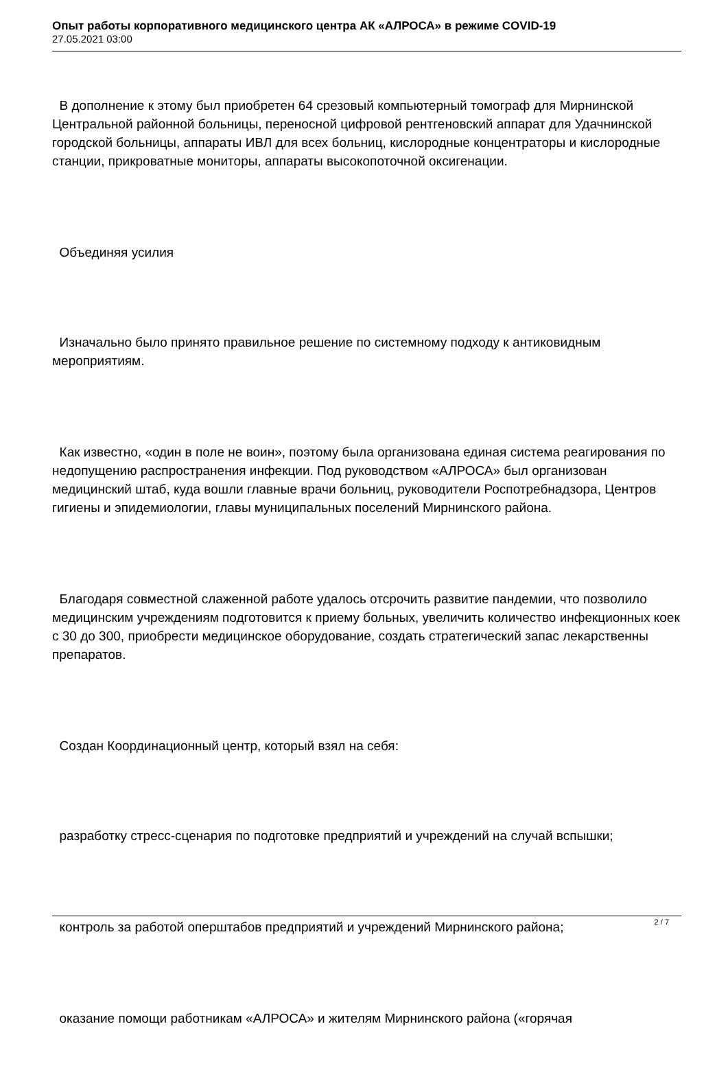Опыт работы корпоративного медицинского центра АК «АЛРОСА» в режиме COVID-19
27.05.2021 03:00
В дополнение к этому был приобретен 64 срезовый компьютерный томограф для Мирнинской Центральной районной больницы, переносной цифровой рентгеновский аппарат для Удачнинской городской больницы, аппараты ИВЛ для всех больниц, кислородные концентраторы и кислородные станции, прикроватные мониторы, аппараты высокопоточной оксигенации.
Объединяя усилия
Изначально было принято правильное решение по системному подходу к антиковидным мероприятиям.
Как известно, «один в поле не воин», поэтому была организована единая система реагирования по недопущению распространения инфекции. Под руководством «АЛРОСА» был организован медицинский штаб, куда вошли главные врачи больниц, руководители Роспотребнадзора, Центров гигиены и эпидемиологии, главы муниципальных поселений Мирнинского района.
Благодаря совместной слаженной работе удалось отсрочить развитие пандемии, что позволило медицинским учреждениям подготовится к приему больных, увеличить количество инфекционных коек с 30 до 300, приобрести медицинское оборудование, создать стратегический запас лекарственны препаратов.
Создан Координационный центр, который взял на себя:
разработку стресс-сценария по подготовке предприятий и учреждений на случай вспышки;
контроль за работой оперштабов предприятий и учреждений Мирнинского района;
оказание помощи работникам «АЛРОСА» и жителям Мирнинского района («горячая
2 / 7